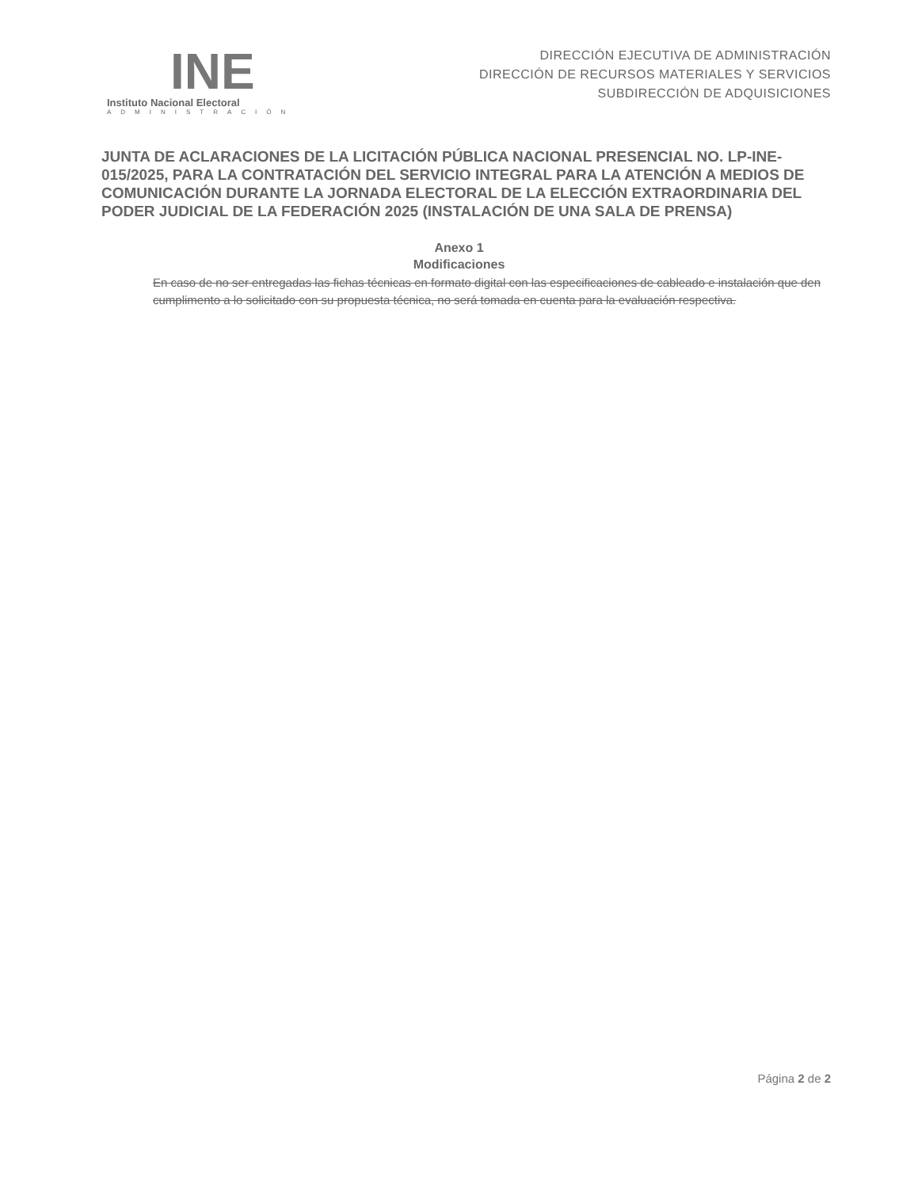INE
Instituto Nacional Electoral
ADMINISTRACIÓN
DIRECCIÓN EJECUTIVA DE ADMINISTRACIÓN
DIRECCIÓN DE RECURSOS MATERIALES Y SERVICIOS
SUBDIRECCIÓN DE ADQUISICIONES
JUNTA DE ACLARACIONES DE LA LICITACIÓN PÚBLICA NACIONAL PRESENCIAL NO. LP-INE-015/2025, PARA LA CONTRATACIÓN DEL SERVICIO INTEGRAL PARA LA ATENCIÓN A MEDIOS DE COMUNICACIÓN DURANTE LA JORNADA ELECTORAL DE LA ELECCIÓN EXTRAORDINARIA DEL PODER JUDICIAL DE LA FEDERACIÓN 2025 (INSTALACIÓN DE UNA SALA DE PRENSA)
Anexo 1
Modificaciones
En caso de no ser entregadas las fichas técnicas en formato digital con las especificaciones de cableado e instalación que den cumplimento a lo solicitado con su propuesta técnica, no será tomada en cuenta para la evaluación respectiva.
Página 2 de 2